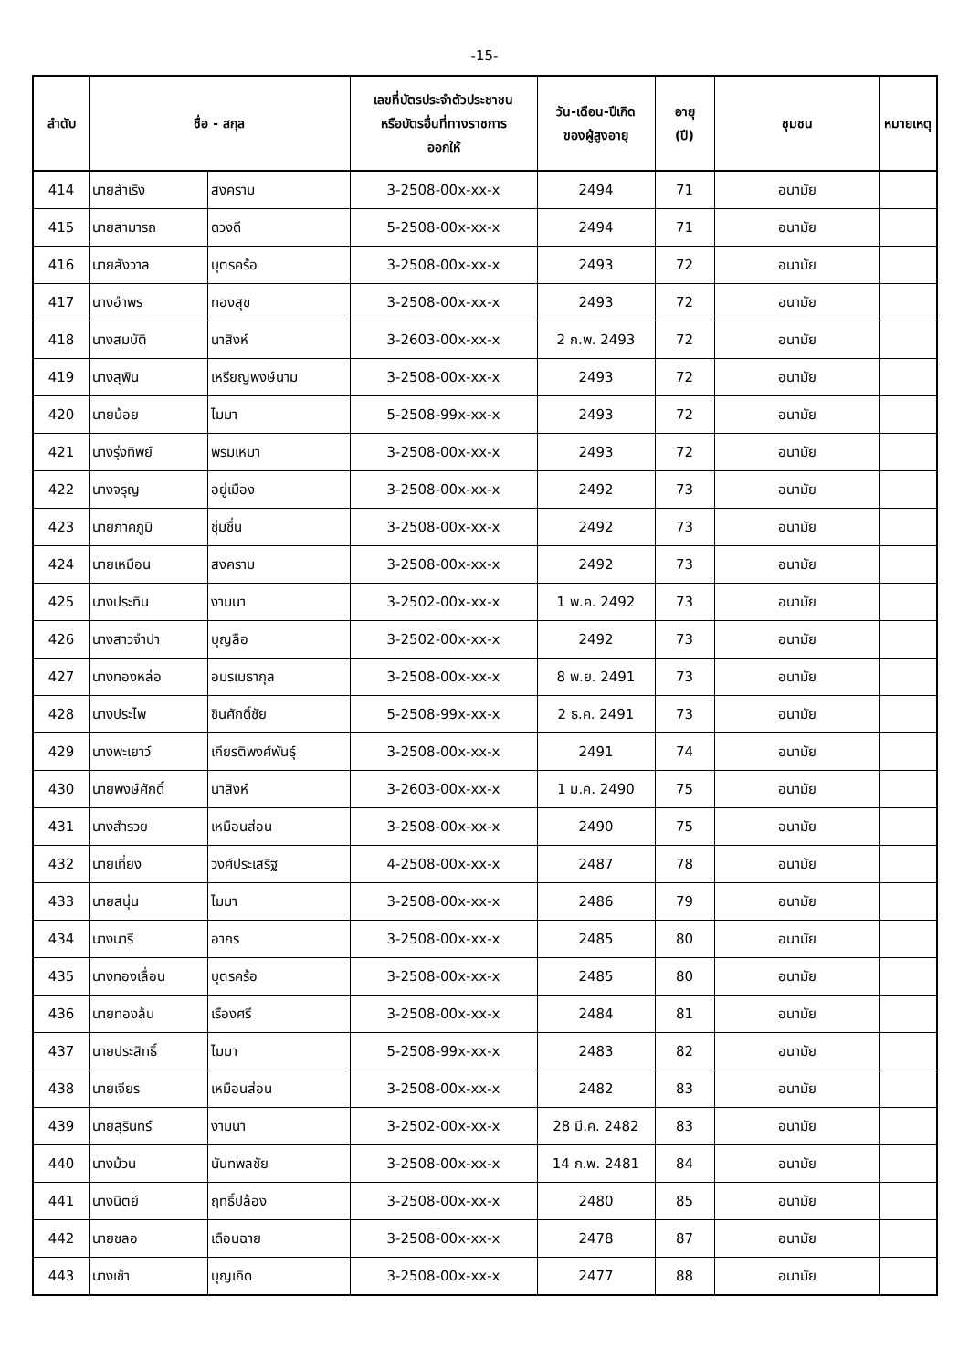-15-
| ลำดับ | ชื่อ - สกุล | | เลขที่บัตรประจำตัวประชาชน หรือบัตรอื่นที่ทางราชการ ออกให้ | วัน-เดือน-ปีเกิด ของผู้สูงอายุ | อายุ (ปี) | ชุมชน | หมายเหตุ |
| --- | --- | --- | --- | --- | --- | --- | --- |
| 414 | นายสำเริง | สงคราม | 3-2508-00x-xx-x | 2494 | 71 | อนามัย | |
| 415 | นายสามารถ | ดวงดี | 5-2508-00x-xx-x | 2494 | 71 | อนามัย | |
| 416 | นายสังวาล | บุตรคร้อ | 3-2508-00x-xx-x | 2493 | 72 | อนามัย | |
| 417 | นางอำพร | ทองสุข | 3-2508-00x-xx-x | 2493 | 72 | อนามัย | |
| 418 | นางสมบัติ | นาสิงห์ | 3-2603-00x-xx-x | 2 ก.พ. 2493 | 72 | อนามัย | |
| 419 | นางสุพิน | เหรียญพงษ์นาม | 3-2508-00x-xx-x | 2493 | 72 | อนามัย | |
| 420 | นายน้อย | ไมมา | 5-2508-99x-xx-x | 2493 | 72 | อนามัย | |
| 421 | นางรุ่งทิพย์ | พรมเหมา | 3-2508-00x-xx-x | 2493 | 72 | อนามัย | |
| 422 | นางจรุญ | อยู่เมือง | 3-2508-00x-xx-x | 2492 | 73 | อนามัย | |
| 423 | นายภาคภูมิ | ชุ่มชื่น | 3-2508-00x-xx-x | 2492 | 73 | อนามัย | |
| 424 | นายเหมือน | สงคราม | 3-2508-00x-xx-x | 2492 | 73 | อนามัย | |
| 425 | นางประทิน | งามนา | 3-2502-00x-xx-x | 1 พ.ค. 2492 | 73 | อนามัย | |
| 426 | นางสาวจำปา | บุญลือ | 3-2502-00x-xx-x | 2492 | 73 | อนามัย | |
| 427 | นางทองหล่อ | อมรเมธากุล | 3-2508-00x-xx-x | 8 พ.ย. 2491 | 73 | อนามัย | |
| 428 | นางประไพ | ชินศักดิ์ชัย | 5-2508-99x-xx-x | 2 ธ.ค. 2491 | 73 | อนามัย | |
| 429 | นางพะเยาว์ | เกียรติพงศ์พันธุ์ | 3-2508-00x-xx-x | 2491 | 74 | อนามัย | |
| 430 | นายพงษ์ศักดิ์ | นาสิงห์ | 3-2603-00x-xx-x | 1 ม.ค. 2490 | 75 | อนามัย | |
| 431 | นางสำรวย | เหมือนส่อน | 3-2508-00x-xx-x | 2490 | 75 | อนามัย | |
| 432 | นายเที่ยง | วงศ์ประเสริฐ | 4-2508-00x-xx-x | 2487 | 78 | อนามัย | |
| 433 | นายสนุ่น | ไมมา | 3-2508-00x-xx-x | 2486 | 79 | อนามัย | |
| 434 | นางนารี | อากร | 3-2508-00x-xx-x | 2485 | 80 | อนามัย | |
| 435 | นางทองเลื่อน | บุตรคร้อ | 3-2508-00x-xx-x | 2485 | 80 | อนามัย | |
| 436 | นายทองล้น | เรืองศรี | 3-2508-00x-xx-x | 2484 | 81 | อนามัย | |
| 437 | นายประสิทธิ์ | ไมมา | 5-2508-99x-xx-x | 2483 | 82 | อนามัย | |
| 438 | นายเจียร | เหมือนส่อน | 3-2508-00x-xx-x | 2482 | 83 | อนามัย | |
| 439 | นายสุรินทร์ | งามนา | 3-2502-00x-xx-x | 28 มี.ค. 2482 | 83 | อนามัย | |
| 440 | นางม้วน | นันทพลชัย | 3-2508-00x-xx-x | 14 ก.พ. 2481 | 84 | อนามัย | |
| 441 | นางนิตย์ | ฤทธิ์ปล้อง | 3-2508-00x-xx-x | 2480 | 85 | อนามัย | |
| 442 | นายชลอ | เดือนฉาย | 3-2508-00x-xx-x | 2478 | 87 | อนามัย | |
| 443 | นางเช้า | บุญเกิด | 3-2508-00x-xx-x | 2477 | 88 | อนามัย | |